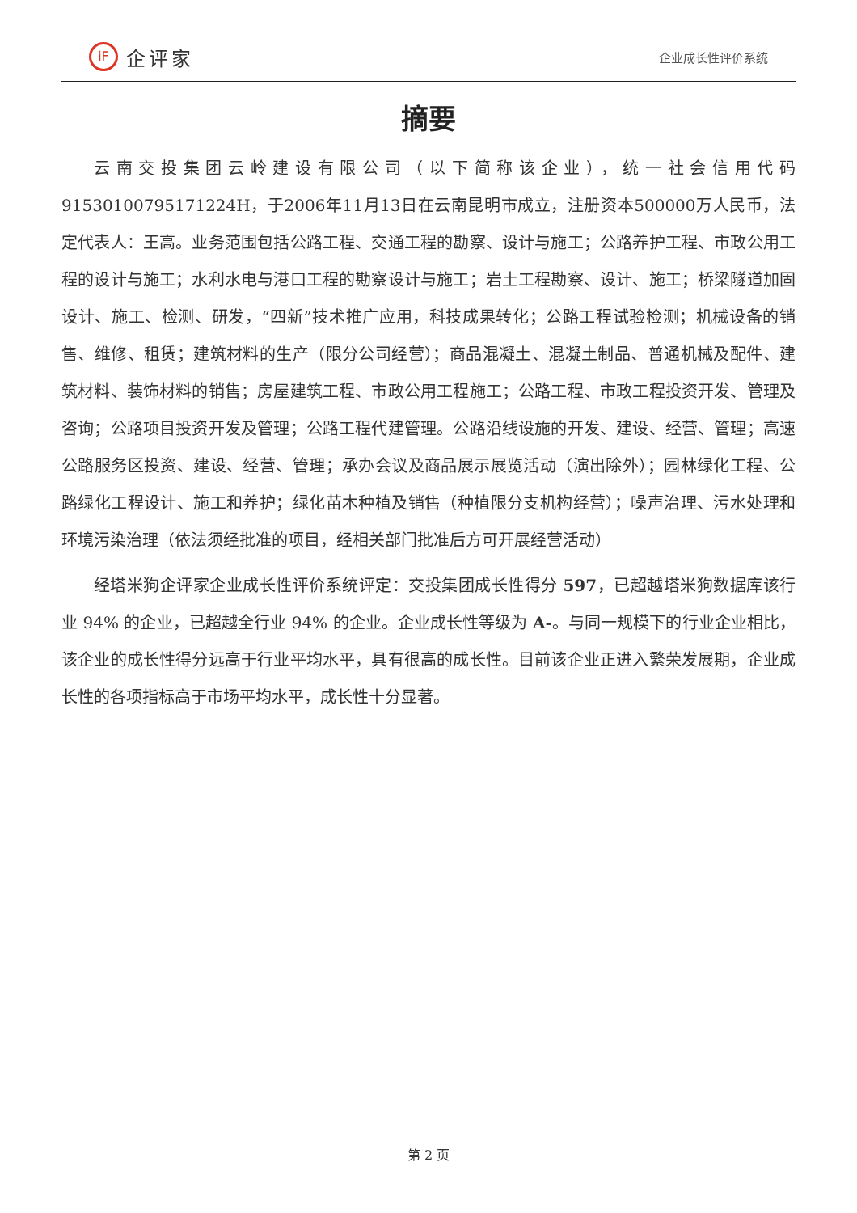iF
企评家
企业成长性评价系统
摘要
云南交投集团云岭建设有限公司（以下简称该企业），统一社会信用代码91530100795171224H，于2006年11月13日在云南昆明市成立，注册资本500000万人民币，法定代表人：王高。业务范围包括公路工程、交通工程的勘察、设计与施工；公路养护工程、市政公用工程的设计与施工；水利水电与港口工程的勘察设计与施工；岩土工程勘察、设计、施工；桥梁隧道加固设计、施工、检测、研发，“四新”技术推广应用，科技成果转化；公路工程试验检测；机械设备的销售、维修、租赁；建筑材料的生产（限分公司经营）；商品混凝土、混凝土制品、普通机械及配件、建筑材料、装饰材料的销售；房屋建筑工程、市政公用工程施工；公路工程、市政工程投资开发、管理及咨询；公路项目投资开发及管理；公路工程代建管理。公路沿线设施的开发、建设、经营、管理；高速公路服务区投资、建设、经营、管理；承办会议及商品展示展览活动（演出除外）；园林绿化工程、公路绿化工程设计、施工和养护；绿化苗木种植及销售（种植限分支机构经营）；噪声治理、污水处理和环境污染治理（依法须经批准的项目，经相关部门批准后方可开展经营活动）
经塔米狗企评家企业成长性评价系统评定：交投集团成长性得分 597，已超越塔米狗数据库该行业 94% 的企业，已超越全行业 94% 的企业。企业成长性等级为 A-。与同一规模下的行业企业相比，该企业的成长性得分远高于行业平均水平，具有很高的成长性。目前该企业正进入繁荣发展期，企业成长性的各项指标高于市场平均水平，成长性十分显著。
第 2 页